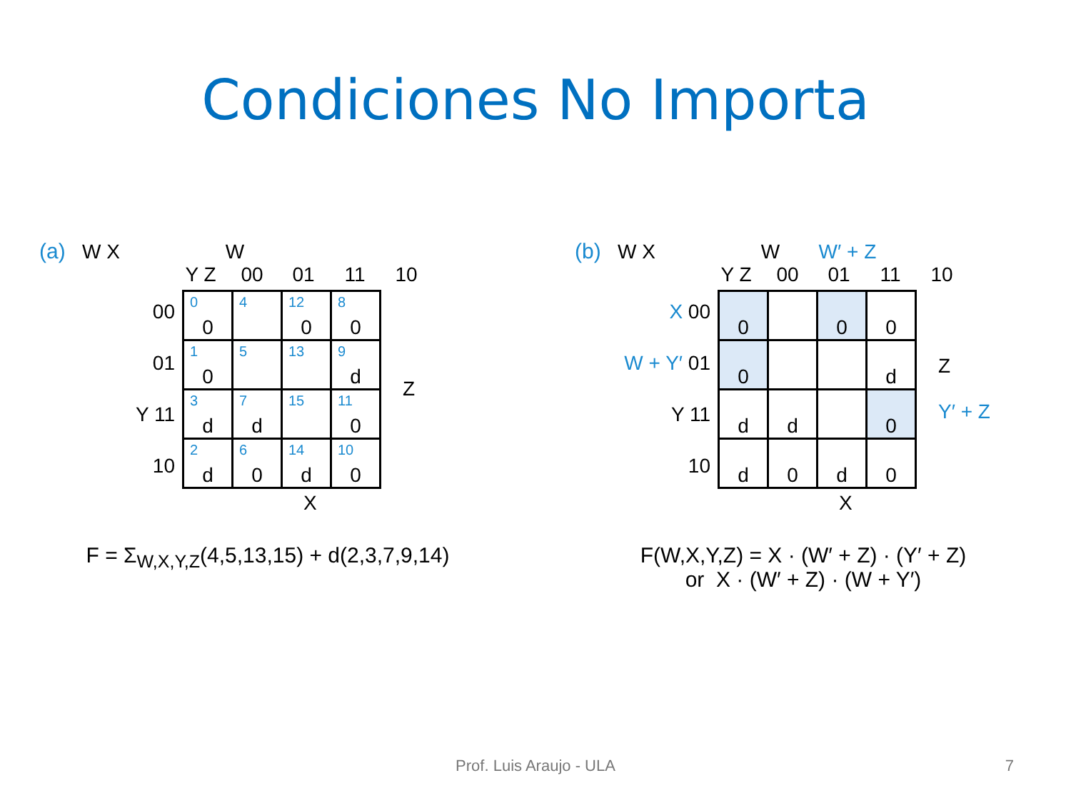Condiciones No Importa
(a) W X W
Y Z 00 01 11 10
00
01
Y 11
10
| <sup>0</sup> 0 | <sup>4</sup> | <sup>12</sup> 0 | <sup>8</sup> 0 |
| <sup>1</sup> 0 | <sup>5</sup> | <sup>13</sup> | <sup>9</sup> d |
| <sup>3</sup> d | <sup>7</sup> d | <sup>15</sup> | <sup>11</sup> 0 |
| <sup>2</sup> d | <sup>6</sup> 0 | <sup>14</sup> d | <sup>10</sup> 0 |
Z
X
F = Σ<sub>W,X,Y,Z</sub>(4,5,13,15) + d(2,3,7,9,14)
(b) W X W W′ + Z
Y Z 00 01 11 10
X 00
W + Y′ 01
Y 11
10
| 0 | | 0 | 0 |
| 0 | | | d |
| d | d | | 0 |
| d | 0 | d | 0 |
Z
Y′ + Z
X
F(W,X,Y,Z) = X · (W′ + Z) · (Y′ + Z)
or X · (W′ + Z) · (W + Y′)
Prof. Luis Araujo - ULA 7